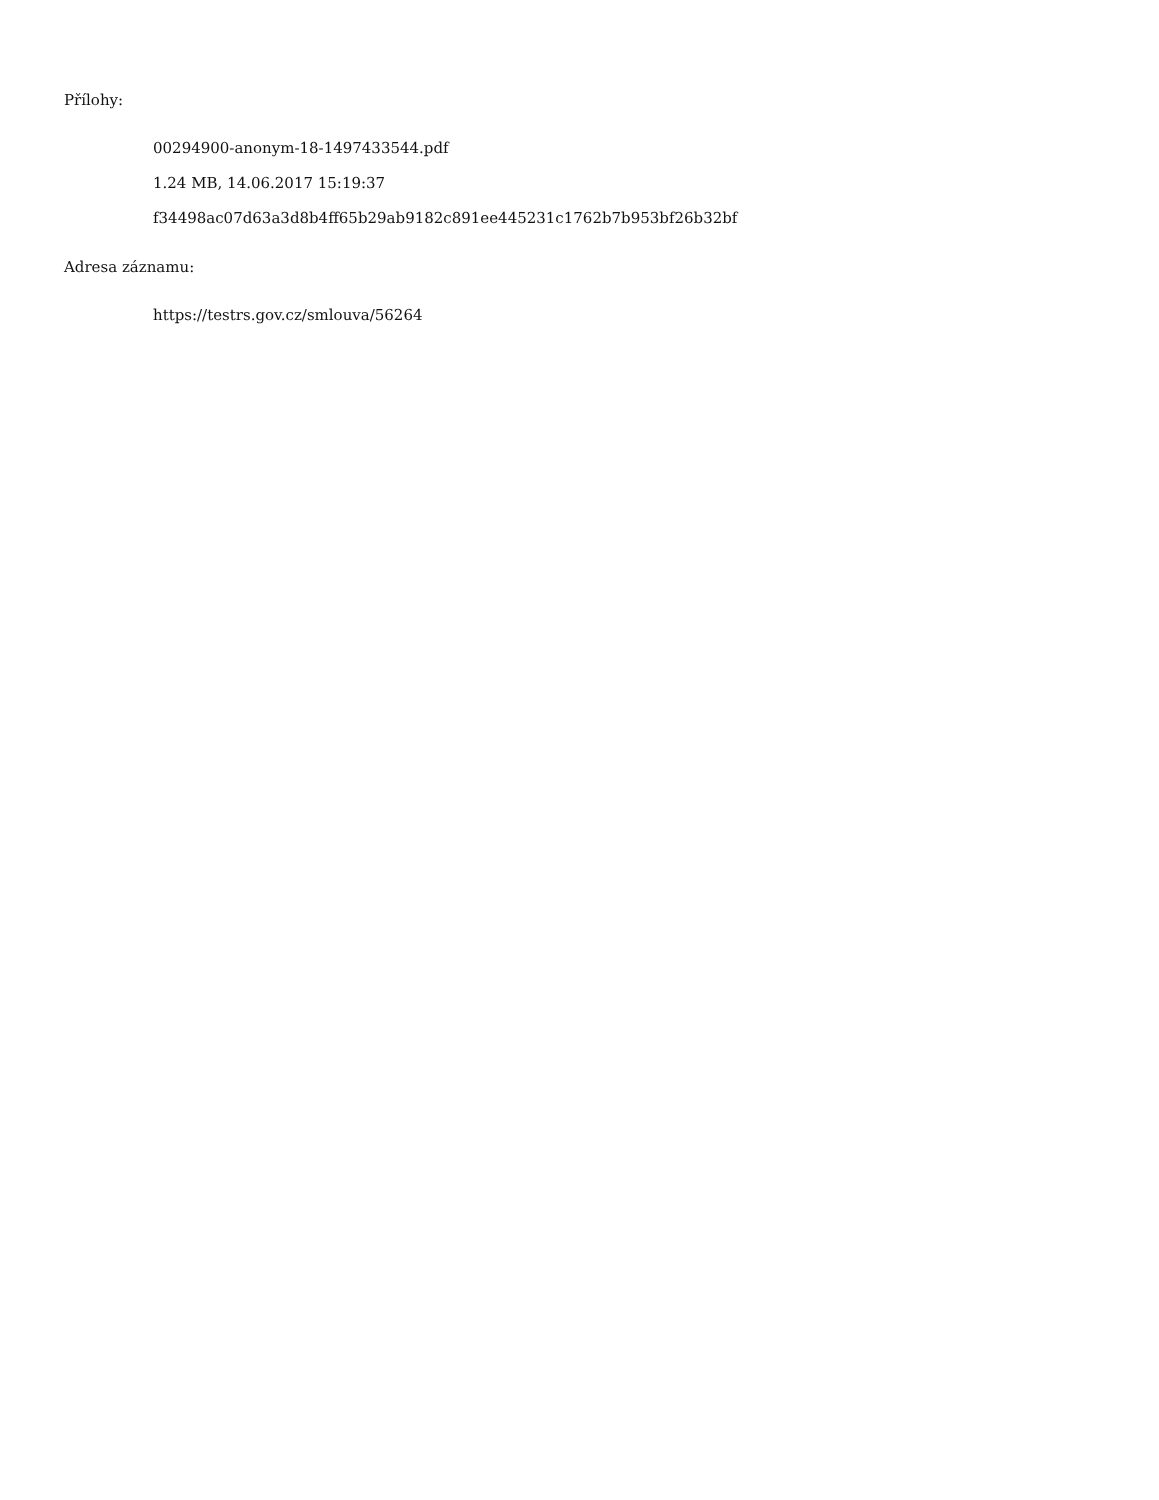Přílohy:
00294900-anonym-18-1497433544.pdf
1.24 MB, 14.06.2017 15:19:37
f34498ac07d63a3d8b4ff65b29ab9182c891ee445231c1762b7b953bf26b32bf
Adresa záznamu:
https://testrs.gov.cz/smlouva/56264